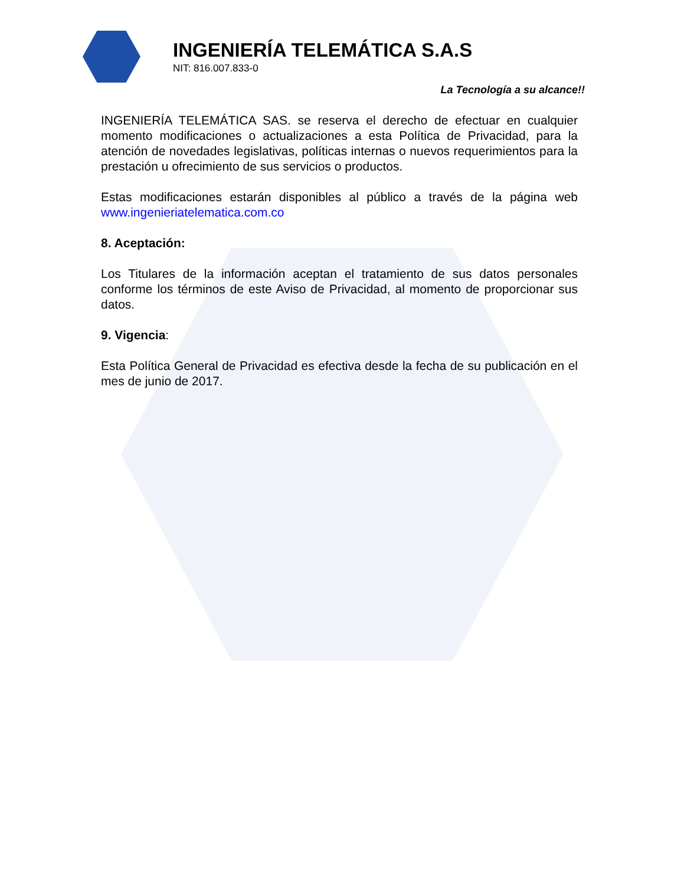INGENIERÍA TELEMÁTICA S.A.S
NIT: 816.007.833-0
La Tecnología a su alcance!!
INGENIERÍA TELEMÁTICA SAS. se reserva el derecho de efectuar en cualquier momento modificaciones o actualizaciones a esta Política de Privacidad, para la atención de novedades legislativas, políticas internas o nuevos requerimientos para la prestación u ofrecimiento de sus servicios o productos.
Estas modificaciones estarán disponibles al público a través de la página web www.ingenieriatelematica.com.co
8. Aceptación:
Los Titulares de la información aceptan el tratamiento de sus datos personales conforme los términos de este Aviso de Privacidad, al momento de proporcionar sus datos.
9. Vigencia:
Esta Política General de Privacidad es efectiva desde la fecha de su publicación en el mes de junio de 2017.